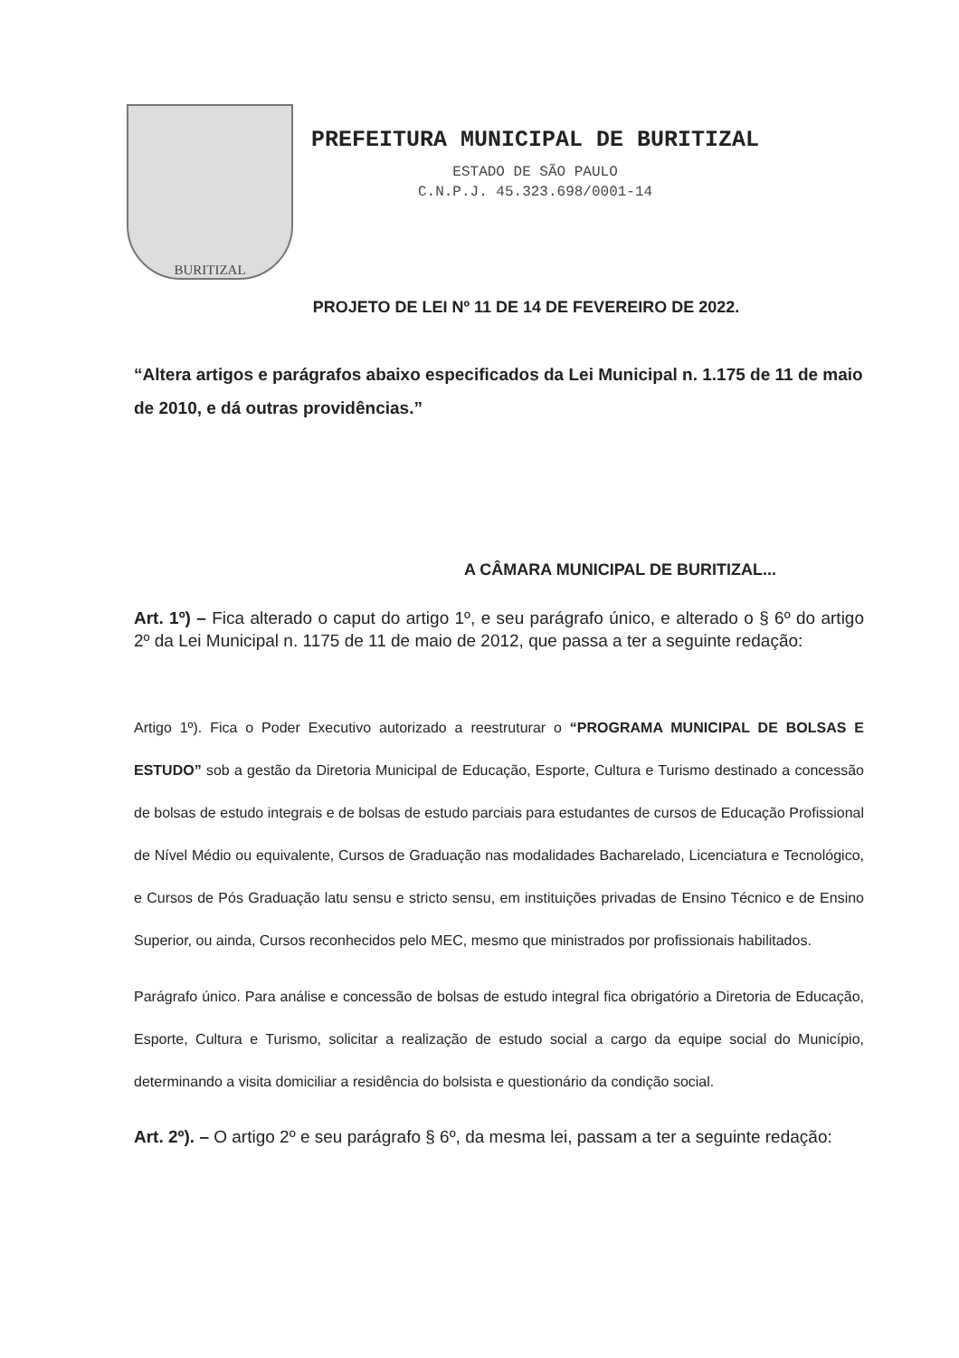BURITIZAL
PREFEITURA MUNICIPAL DE BURITIZAL
ESTADO DE SÃO PAULO
C.N.P.J. 45.323.698/0001-14
PROJETO DE LEI Nº 11 DE 14 DE FEVEREIRO DE 2022.
“Altera artigos e parágrafos abaixo especificados da Lei Municipal n. 1.175 de 11 de maio de 2010, e dá outras providências.”
A CÂMARA MUNICIPAL DE BURITIZAL...
Art. 1º) – Fica alterado o caput do artigo 1º, e seu parágrafo único, e alterado o § 6º do artigo 2º da Lei Municipal n. 1175 de 11 de maio de 2012, que passa a ter a seguinte redação:
Artigo 1º). Fica o Poder Executivo autorizado a reestruturar o “PROGRAMA MUNICIPAL DE BOLSAS E ESTUDO” sob a gestão da Diretoria Municipal de Educação, Esporte, Cultura e Turismo destinado a concessão de bolsas de estudo integrais e de bolsas de estudo parciais para estudantes de cursos de Educação Profissional de Nível Médio ou equivalente, Cursos de Graduação nas modalidades Bacharelado, Licenciatura e Tecnológico, e Cursos de Pós Graduação latu sensu e stricto sensu, em instituições privadas de Ensino Técnico e de Ensino Superior, ou ainda, Cursos reconhecidos pelo MEC, mesmo que ministrados por profissionais habilitados.
Parágrafo único. Para análise e concessão de bolsas de estudo integral fica obrigatório a Diretoria de Educação, Esporte, Cultura e Turismo, solicitar a realização de estudo social a cargo da equipe social do Município, determinando a visita domiciliar a residência do bolsista e questionário da condição social.
Art. 2º). – O artigo 2º e seu parágrafo § 6º, da mesma lei, passam a ter a seguinte redação: